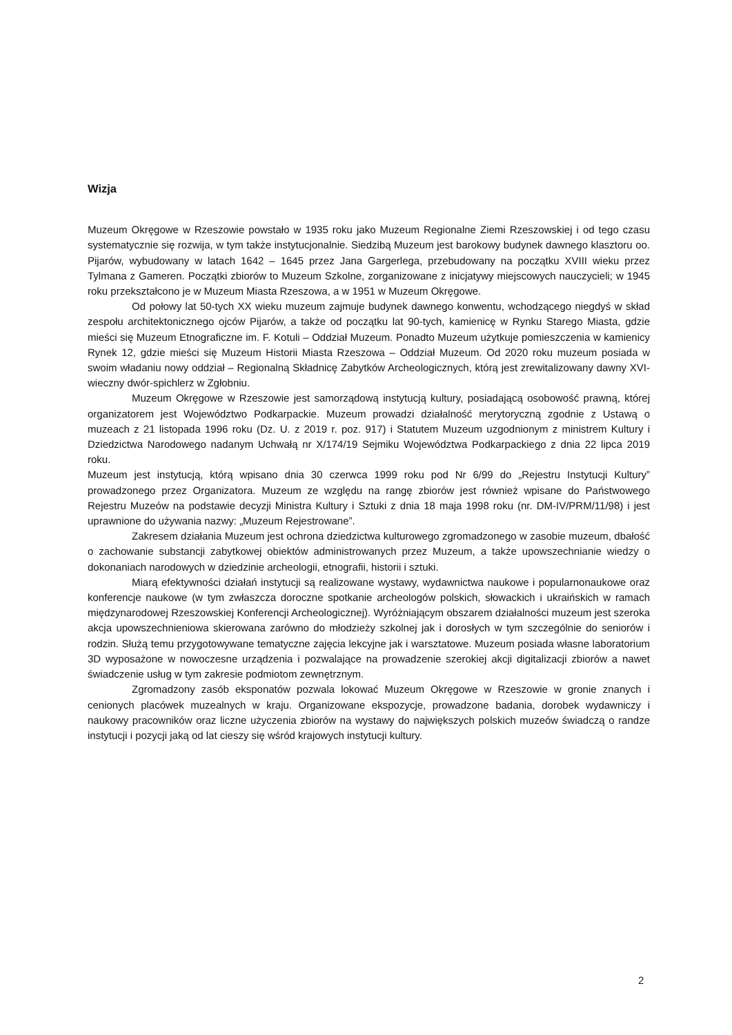Wizja
Muzeum Okręgowe w Rzeszowie powstało w 1935 roku jako Muzeum Regionalne Ziemi Rzeszowskiej i od tego czasu systematycznie się rozwija, w tym także instytucjonalnie. Siedzibą Muzeum jest barokowy budynek dawnego klasztoru oo. Pijarów, wybudowany w latach 1642 – 1645 przez Jana Gargerlega, przebudowany na początku XVIII wieku przez Tylmana z Gameren. Początki zbiorów to Muzeum Szkolne, zorganizowane z inicjatywy miejscowych nauczycieli; w 1945 roku przekształcono je w Muzeum Miasta Rzeszowa, a w 1951 w Muzeum Okręgowe.
Od połowy lat 50-tych XX wieku muzeum zajmuje budynek dawnego konwentu, wchodzącego niegdyś w skład zespołu architektonicznego ojców Pijarów, a także od początku lat 90-tych, kamienicę w Rynku Starego Miasta, gdzie mieści się Muzeum Etnograficzne im. F. Kotuli – Oddział Muzeum. Ponadto Muzeum użytkuje pomieszczenia w kamienicy Rynek 12, gdzie mieści się Muzeum Historii Miasta Rzeszowa – Oddział Muzeum. Od 2020 roku muzeum posiada w swoim władaniu nowy oddział – Regionalną Składnicę Zabytków Archeologicznych, którą jest zrewitalizowany dawny XVI-wieczny dwór-spichlerz w Zgłobniu.
Muzeum Okręgowe w Rzeszowie jest samorządową instytucją kultury, posiadającą osobowość prawną, której organizatorem jest Województwo Podkarpackie. Muzeum prowadzi działalność merytoryczną zgodnie z Ustawą o muzeach z 21 listopada 1996 roku (Dz. U. z 2019 r. poz. 917) i Statutem Muzeum uzgodnionym z ministrem Kultury i Dziedzictwa Narodowego nadanym Uchwałą nr X/174/19 Sejmiku Województwa Podkarpackiego z dnia 22 lipca 2019 roku.
Muzeum jest instytucją, którą wpisano dnia 30 czerwca 1999 roku pod Nr 6/99 do „Rejestru Instytucji Kultury” prowadzonego przez Organizatora. Muzeum ze względu na rangę zbiorów jest również wpisane do Państwowego Rejestru Muzeów na podstawie decyzji Ministra Kultury i Sztuki z dnia 18 maja 1998 roku (nr. DM-IV/PRM/11/98) i jest uprawnione do używania nazwy: „Muzeum Rejestrowane”.
Zakresem działania Muzeum jest ochrona dziedzictwa kulturowego zgromadzonego w zasobie muzeum, dbałość o zachowanie substancji zabytkowej obiektów administrowanych przez Muzeum, a także upowszechnianie wiedzy o dokonaniach narodowych w dziedzinie archeologii, etnografii, historii i sztuki.
Miarą efektywności działań instytucji są realizowane wystawy, wydawnictwa naukowe i popularnonaukowe oraz konferencje naukowe (w tym zwłaszcza doroczne spotkanie archeologów polskich, słowackich i ukraińskich w ramach międzynarodowej Rzeszowskiej Konferencji Archeologicznej). Wyróżniającym obszarem działalności muzeum jest szeroka akcja upowszechnieniowa skierowana zarówno do młodzieży szkolnej jak i dorosłych w tym szczególnie do seniorów i rodzin. Służą temu przygotowywane tematyczne zajęcia lekcyjne jak i warsztatowe. Muzeum posiada własne laboratorium 3D wyposażone w nowoczesne urządzenia i pozwalające na prowadzenie szerokiej akcji digitalizacji zbiorów a nawet świadczenie usług w tym zakresie podmiotom zewnętrznym.
Zgromadzony zasób eksponatów pozwala lokować Muzeum Okręgowe w Rzeszowie w gronie znanych i cenionych placówek muzealnych w kraju. Organizowane ekspozycje, prowadzone badania, dorobek wydawniczy i naukowy pracowników oraz liczne użyczenia zbiorów na wystawy do największych polskich muzeów świadczą o randze instytucji i pozycji jaką od lat cieszy się wśród krajowych instytucji kultury.
2